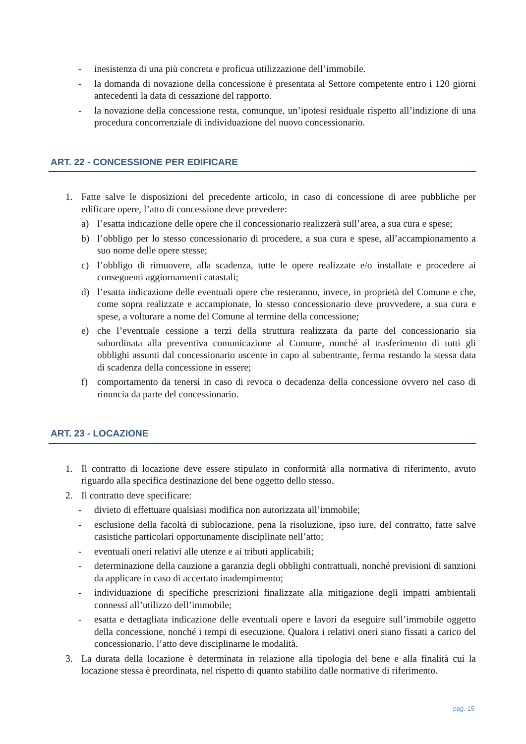- inesistenza di una più concreta e proficua utilizzazione dell’immobile.
- la domanda di novazione della concessione è presentata al Settore competente entro i 120 giorni antecedenti la data di cessazione del rapporto.
- la novazione della concessione resta, comunque, un’ipotesi residuale rispetto all’indizione di una procedura concorrenziale di individuazione del nuovo concessionario.
ART. 22 - CONCESSIONE PER EDIFICARE
1. Fatte salve le disposizioni del precedente articolo, in caso di concessione di aree pubbliche per edificare opere, l’atto di concessione deve prevedere:
a) l’esatta indicazione delle opere che il concessionario realizzerà sull’area, a sua cura e spese;
b) l’obbligo per lo stesso concessionario di procedere, a sua cura e spese, all’accampionamento a suo nome delle opere stesse;
c) l’obbligo di rimuovere, alla scadenza, tutte le opere realizzate e/o installate e procedere ai conseguenti aggiornamenti catastali;
d) l’esatta indicazione delle eventuali opere che resteranno, invece, in proprietà del Comune e che, come sopra realizzate e accampionate, lo stesso concessionario deve provvedere, a sua cura e spese, a volturare a nome del Comune al termine della concessione;
e) che l’eventuale cessione a terzi della struttura realizzata da parte del concessionario sia subordinata alla preventiva comunicazione al Comune, nonché al trasferimento di tutti gli obblighi assunti dal concessionario uscente in capo al subentrante, ferma restando la stessa data di scadenza della concessione in essere;
f) comportamento da tenersi in caso di revoca o decadenza della concessione ovvero nel caso di rinuncia da parte del concessionario.
ART. 23 - LOCAZIONE
1. Il contratto di locazione deve essere stipulato in conformità alla normativa di riferimento, avuto riguardo alla specifica destinazione del bene oggetto dello stesso.
2. Il contratto deve specificare:
- divieto di effettuare qualsiasi modifica non autorizzata all’immobile;
- esclusione della facoltà di sublocazione, pena la risoluzione, ipso iure, del contratto, fatte salve casistiche particolari opportunamente disciplinate nell’atto;
- eventuali oneri relativi alle utenze e ai tributi applicabili;
- determinazione della cauzione a garanzia degli obblighi contrattuali, nonché previsioni di sanzioni da applicare in caso di accertato inadempimento;
- individuazione di specifiche prescrizioni finalizzate alla mitigazione degli impatti ambientali connessi all’utilizzo dell’immobile;
- esatta e dettagliata indicazione delle eventuali opere e lavori da eseguire sull’immobile oggetto della concessione, nonché i tempi di esecuzione. Qualora i relativi oneri siano fissati a carico del concessionario, l’atto deve disciplinarne le modalità.
3. La durata della locazione è determinata in relazione alla tipologia del bene e alla finalità cui la locazione stessa è preordinata, nel rispetto di quanto stabilito dalle normative di riferimento.
pag. 15